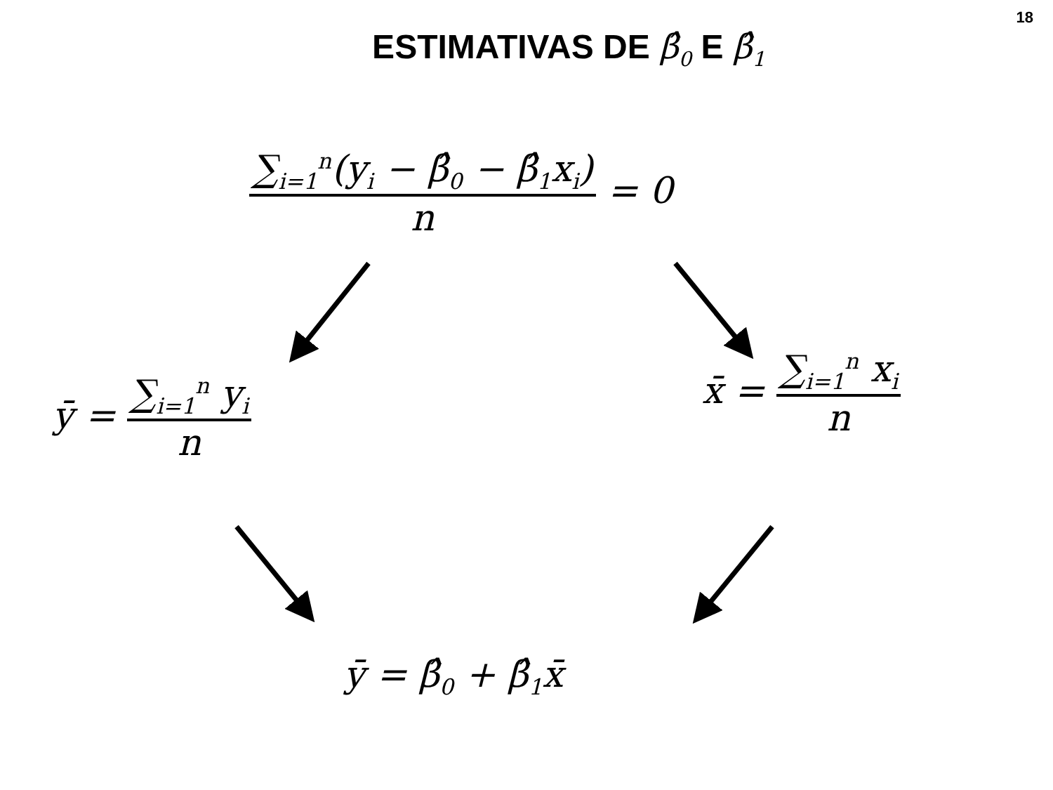18
ESTIMATIVAS DE β̂<sub>0</sub> E β̂<sub>1</sub>
∑<sub>i=1</sub><sup>n</sup>(y<sub>i</sub> − β̂<sub>0</sub> − β̂<sub>1</sub>x<sub>i</sub>) n = 0
ȳ = ∑<sub>i=1</sub><sup>n</sup> y<sub>i</sub> n
x̄ = ∑<sub>i=1</sub><sup>n</sup> x<sub>i</sub> n
ȳ = β̂<sub>0</sub> + β̂<sub>1</sub>x̄